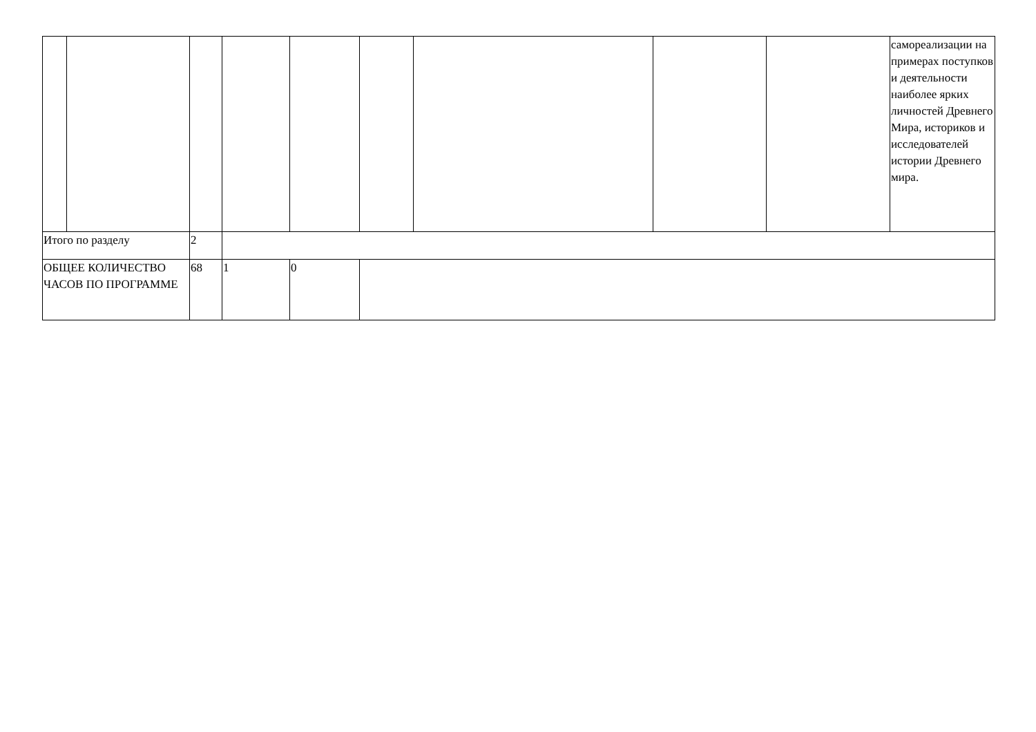| | | | | | | | | | самореализации на примерах поступков и деятельности наиболее ярких личностей Древнего Мира, историков и исследователей истории Древнего мира. |
| Итого по разделу | | 2 | | | | | | | |
| ОБЩЕЕ КОЛИЧЕСТВО ЧАСОВ ПО ПРОГРАММЕ | | 68 | 1 | 0 | | | | | |